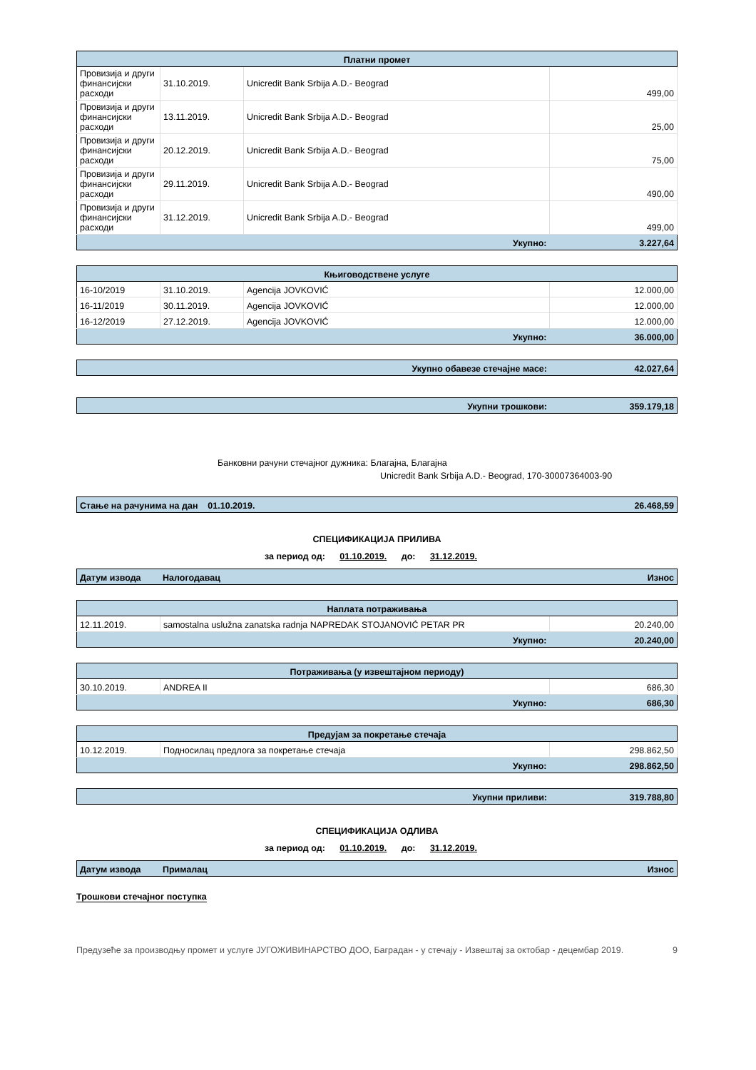| Платни промет | | | |
| --- | --- | --- | --- |
| Провизија и други финансијски расходи | 31.10.2019. | Unicredit Bank Srbija A.D.- Beograd | 499,00 |
| Провизија и други финансијски расходи | 13.11.2019. | Unicredit Bank Srbija A.D.- Beograd | 25,00 |
| Провизија и други финансијски расходи | 20.12.2019. | Unicredit Bank Srbija A.D.- Beograd | 75,00 |
| Провизија и други финансијски расходи | 29.11.2019. | Unicredit Bank Srbija A.D.- Beograd | 490,00 |
| Провизија и други финансијски расходи | 31.12.2019. | Unicredit Bank Srbija A.D.- Beograd | 499,00 |
| Укупно: | | | 3.227,64 |
| Књиговодствене услуге | | | |
| --- | --- | --- | --- |
| 16-10/2019 | 31.10.2019. | Agencija JOVKOVIĆ | 12.000,00 |
| 16-11/2019 | 30.11.2019. | Agencija JOVKOVIĆ | 12.000,00 |
| 16-12/2019 | 27.12.2019. | Agencija JOVKOVIĆ | 12.000,00 |
| Укупно: | | | 36.000,00 |
| Укупно обавезе стечајне масе: | 42.027,64 |
| Укупни трошкови: | 359.179,18 |
Банковни рачуни стечајног дужника: Благајна, Благајна
Unicredit Bank Srbija A.D.- Beograd, 170-30007364003-90
| Стање на рачунима на дан 01.10.2019. | 26.468,59 |
СПЕЦИФИКАЦИЈА ПРИЛИВА
за период од: 01.10.2019. до: 31.12.2019.
| Датум извода | Налогодавац | Износ |
| Наплата потраживања | | |
| --- | --- | --- |
| 12.11.2019. | samostalna uslužna zanatska radnja NAPREDAK STOJANOVIĆ PETAR PR | 20.240,00 |
| Укупно: | | 20.240,00 |
| Потраживања (у извештајном периоду) | | |
| --- | --- | --- |
| 30.10.2019. | ANDREA II | 686,30 |
| Укупно: | | 686,30 |
| Предујам за покретање стечаја | | |
| --- | --- | --- |
| 10.12.2019. | Подносилац предлога за покретање стечаја | 298.862,50 |
| Укупно: | | 298.862,50 |
| Укупни приливи: | 319.788,80 |
СПЕЦИФИКАЦИЈА ОДЛИВА
за период од: 01.10.2019. до: 31.12.2019.
| Датум извода | Прималац | Износ |
Трошкови стечајног поступка
Предузеће за производњу промет и услуге ЈУГОЖИВИНАРСТВО ДОО, Баградан - у стечају - Извештај за октобар - децембар 2019. 9